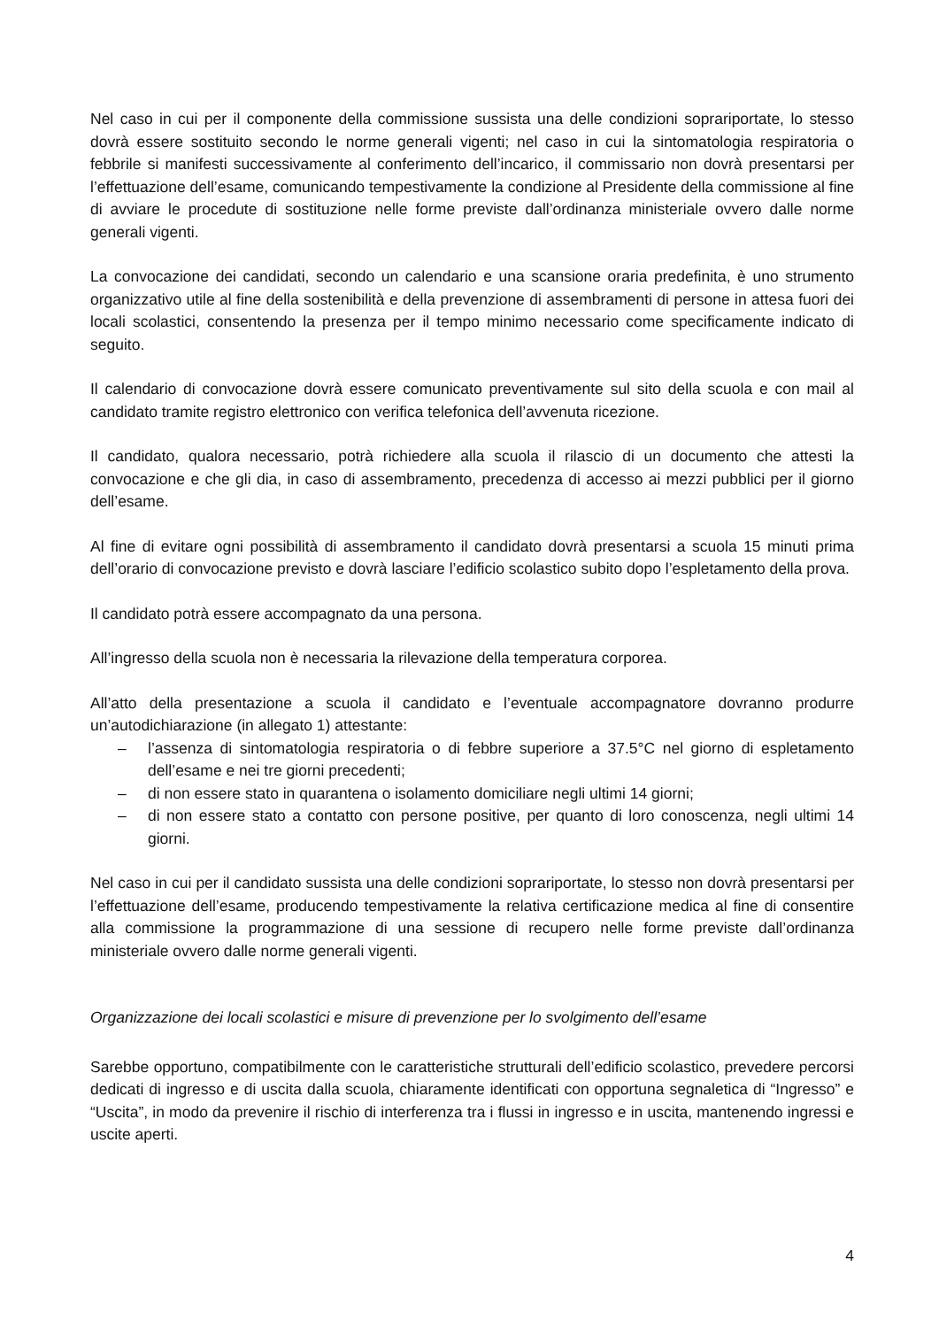Nel caso in cui per il componente della commissione sussista una delle condizioni soprariportate, lo stesso dovrà essere sostituito secondo le norme generali vigenti; nel caso in cui la sintomatologia respiratoria o febbrile si manifesti successivamente al conferimento dell’incarico, il commissario non dovrà presentarsi per l’effettuazione dell’esame, comunicando tempestivamente la condizione al Presidente della commissione al fine di avviare le procedute di sostituzione nelle forme previste dall’ordinanza ministeriale ovvero dalle norme generali vigenti.
La convocazione dei candidati, secondo un calendario e una scansione oraria predefinita, è uno strumento organizzativo utile al fine della sostenibilità e della prevenzione di assembramenti di persone in attesa fuori dei locali scolastici, consentendo la presenza per il tempo minimo necessario come specificamente indicato di seguito.
Il calendario di convocazione dovrà essere comunicato preventivamente sul sito della scuola e con mail al candidato tramite registro elettronico con verifica telefonica dell’avvenuta ricezione.
Il candidato, qualora necessario, potrà richiedere alla scuola il rilascio di un documento che attesti la convocazione e che gli dia, in caso di assembramento, precedenza di accesso ai mezzi pubblici per il giorno dell’esame.
Al fine di evitare ogni possibilità di assembramento il candidato dovrà presentarsi a scuola 15 minuti prima dell’orario di convocazione previsto e dovrà lasciare l’edificio scolastico subito dopo l’espletamento della prova.
Il candidato potrà essere accompagnato da una persona.
All’ingresso della scuola non è necessaria la rilevazione della temperatura corporea.
All’atto della presentazione a scuola il candidato e l’eventuale accompagnatore dovranno produrre un’autodichiarazione (in allegato 1) attestante:
– l’assenza di sintomatologia respiratoria o di febbre superiore a 37.5°C nel giorno di espletamento dell’esame e nei tre giorni precedenti;
– di non essere stato in quarantena o isolamento domiciliare negli ultimi 14 giorni;
– di non essere stato a contatto con persone positive, per quanto di loro conoscenza, negli ultimi 14 giorni.
Nel caso in cui per il candidato sussista una delle condizioni soprariportate, lo stesso non dovrà presentarsi per l’effettuazione dell’esame, producendo tempestivamente la relativa certificazione medica al fine di consentire alla commissione la programmazione di una sessione di recupero nelle forme previste dall’ordinanza ministeriale ovvero dalle norme generali vigenti.
Organizzazione dei locali scolastici e misure di prevenzione per lo svolgimento dell’esame
Sarebbe opportuno, compatibilmente con le caratteristiche strutturali dell’edificio scolastico, prevedere percorsi dedicati di ingresso e di uscita dalla scuola, chiaramente identificati con opportuna segnaletica di “Ingresso” e “Uscita”, in modo da prevenire il rischio di interferenza tra i flussi in ingresso e in uscita, mantenendo ingressi e uscite aperti.
4